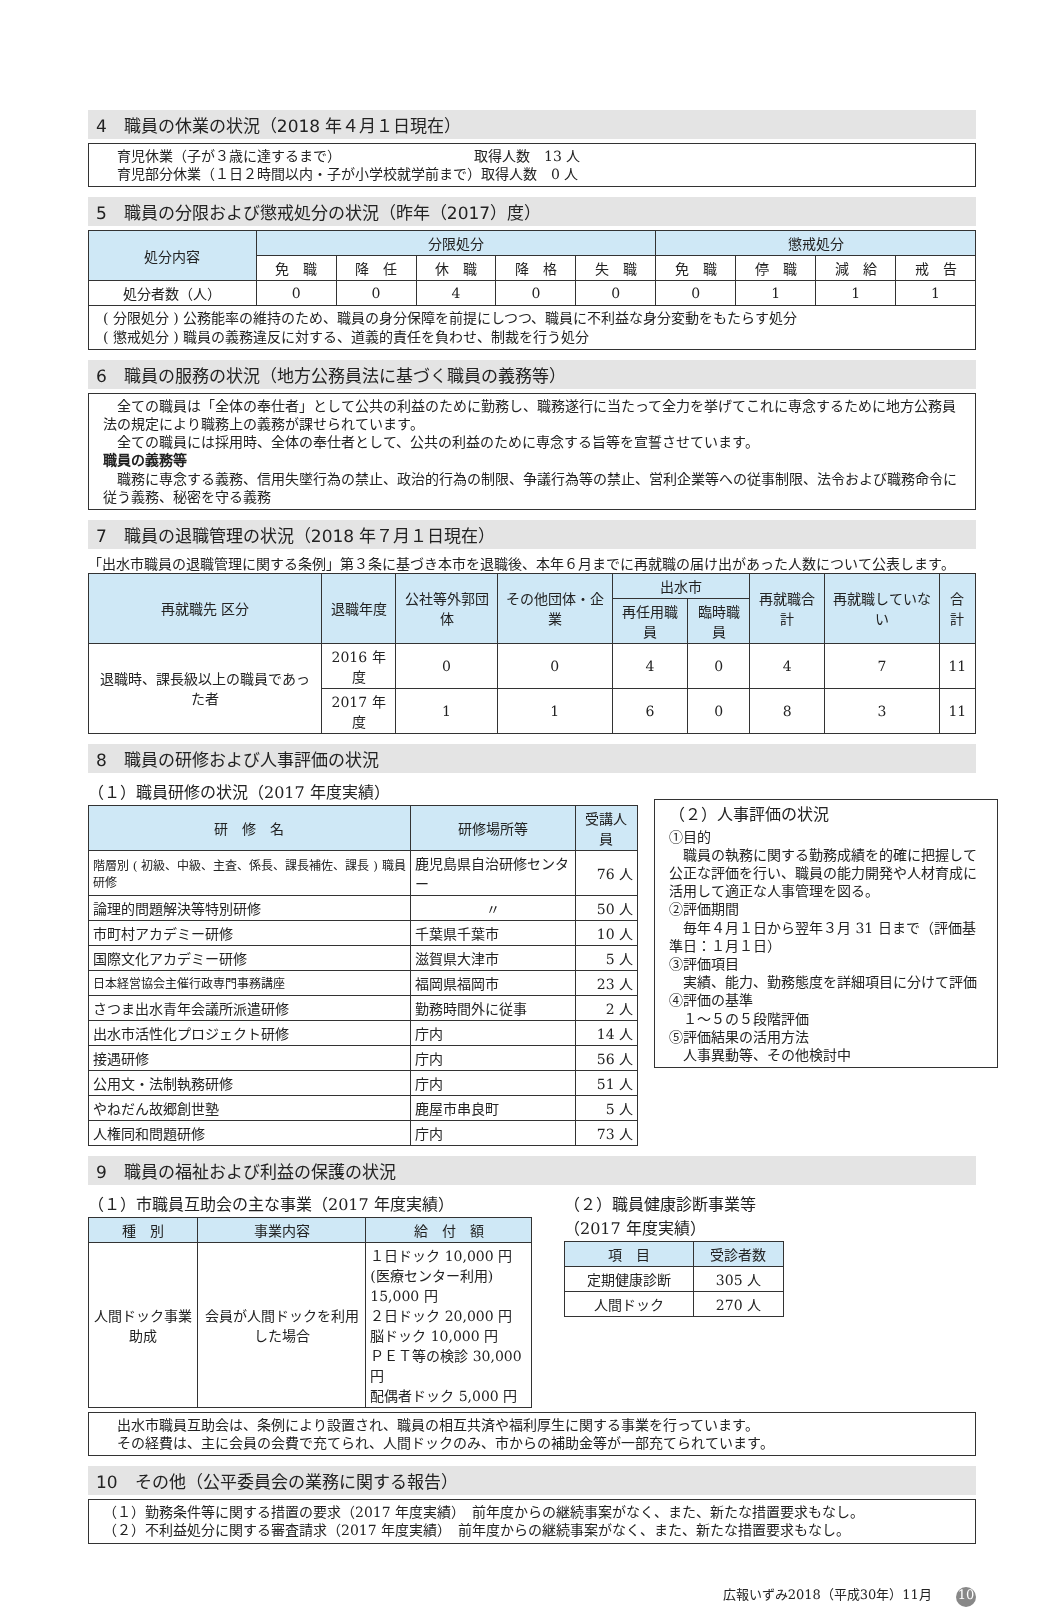4　職員の休業の状況（2018 年４月１日現在）
　育児休業（子が３歳に達するまで）　　　　　　　　　　取得人数　13 人
　育児部分休業（１日２時間以内・子が小学校就学前まで）取得人数　0 人
5　職員の分限および懲戒処分の状況（昨年（2017）度）
| 処分内容 | 分限処分 | | | | | 懲戒処分 | | | |
| --- | --- | --- | --- | --- | --- | --- | --- | --- | --- |
| | 免 職 | 降 任 | 休 職 | 降 格 | 失 職 | 免 職 | 停 職 | 減 給 | 戒 告 |
| 処分者数（人） | 0 | 0 | 4 | 0 | 0 | 0 | 1 | 1 | 1 |
( 分限処分 ) 公務能率の維持のため、職員の身分保障を前提にしつつ、職員に不利益な身分変動をもたらす処分
( 懲戒処分 ) 職員の義務違反に対する、道義的責任を負わせ、制裁を行う処分
6　職員の服務の状況（地方公務員法に基づく職員の義務等）
　全ての職員は「全体の奉仕者」として公共の利益のために勤務し、職務遂行に当たって全力を挙げてこれに専念するために地方公務員法の規定により職務上の義務が課せられています。
　全ての職員には採用時、全体の奉仕者として、公共の利益のために専念する旨等を宣誓させています。
職員の義務等
　職務に専念する義務、信用失墜行為の禁止、政治的行為の制限、争議行為等の禁止、営利企業等への従事制限、法令および職務命令に従う義務、秘密を守る義務
7　職員の退職管理の状況（2018 年７月１日現在）
「出水市職員の退職管理に関する条例」第３条に基づき本市を退職後、本年６月までに再就職の届け出があった人数について公表します。
| 再就職先 区分 | 退職年度 | 公社等外郭団体 | その他団体・企業 | 出水市 | | 再就職合計 | 再就職していない | 合計 |
| --- | --- | --- | --- | --- | --- | --- | --- | --- |
| | | | | 再任用職員 | 臨時職員 | | | |
| 退職時、課長級以上の職員であった者 | 2016 年度 | 0 | 0 | 4 | 0 | 4 | 7 | 11 |
| | 2017 年度 | 1 | 1 | 6 | 0 | 8 | 3 | 11 |
8　職員の研修および人事評価の状況
（１）職員研修の状況（2017 年度実績）
| 研 修 名 | 研修場所等 | 受講人員 |
| --- | --- | --- |
| 階層別 ( 初級、中級、主査、係長、課長補佐、課長 ) 職員研修 | 鹿児島県自治研修センター | 76 人 |
| 論理的問題解決等特別研修 | 〃 | 50 人 |
| 市町村アカデミー研修 | 千葉県千葉市 | 10 人 |
| 国際文化アカデミー研修 | 滋賀県大津市 | 5 人 |
| 日本経営協会主催行政専門事務講座 | 福岡県福岡市 | 23 人 |
| さつま出水青年会議所派遣研修 | 勤務時間外に従事 | 2 人 |
| 出水市活性化プロジェクト研修 | 庁内 | 14 人 |
| 接遇研修 | 庁内 | 56 人 |
| 公用文・法制執務研修 | 庁内 | 51 人 |
| やねだん故郷創世塾 | 鹿屋市串良町 | 5 人 |
| 人権同和問題研修 | 庁内 | 73 人 |
（２）人事評価の状況
①目的
　職員の執務に関する勤務成績を的確に把握して公正な評価を行い、職員の能力開発や人材育成に活用して適正な人事管理を図る。
②評価期間
　毎年４月１日から翌年３月 31 日まで（評価基準日：１月１日）
③評価項目
　実績、能力、勤務態度を詳細項目に分けて評価
④評価の基準
　１～５の５段階評価
⑤評価結果の活用方法
　人事異動等、その他検討中
9　職員の福祉および利益の保護の状況
（１）市職員互助会の主な事業（2017 年度実績）
| 種 別 | 事業内容 | 給 付 額 |
| --- | --- | --- |
| 人間ドック事業助成 | 会員が人間ドックを利用した場合 | １日ドック 10,000 円 (医療センター利用) 15,000 円 ２日ドック 20,000 円 脳ドック 10,000 円 ＰＥＴ等の検診 30,000 円 配偶者ドック 5,000 円 |
（２）職員健康診断事業等（2017 年度実績）
| 項 目 | 受診者数 |
| --- | --- |
| 定期健康診断 | 305 人 |
| 人間ドック | 270 人 |
　出水市職員互助会は、条例により設置され、職員の相互共済や福利厚生に関する事業を行っています。
　その経費は、主に会員の会費で充てられ、人間ドックのみ、市からの補助金等が一部充てられています。
10　その他（公平委員会の業務に関する報告）
（１）勤務条件等に関する措置の要求（2017 年度実績）　前年度からの継続事案がなく、また、新たな措置要求もなし。
（２）不利益処分に関する審査請求（2017 年度実績）　前年度からの継続事案がなく、また、新たな措置要求もなし。
広報いずみ2018（平成30年）11月 10